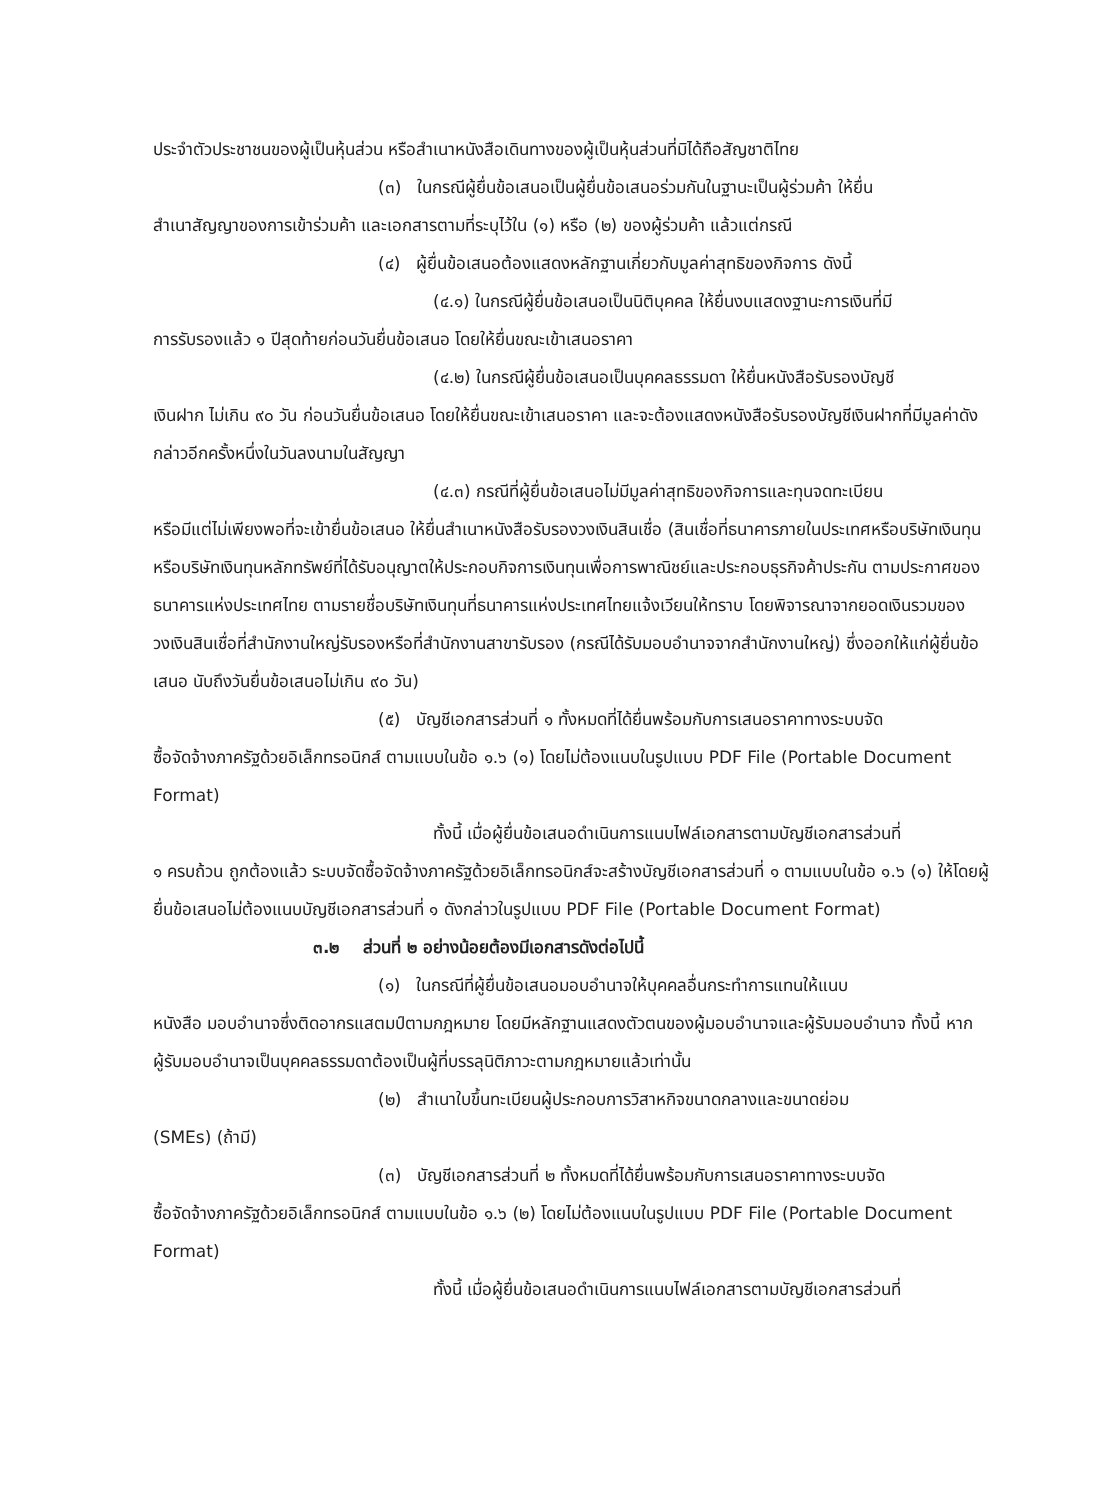ประจำตัวประชาชนของผู้เป็นหุ้นส่วน หรือสำเนาหนังสือเดินทางของผู้เป็นหุ้นส่วนที่มิได้ถือสัญชาติไทย
(๓) ในกรณีผู้ยื่นข้อเสนอเป็นผู้ยื่นข้อเสนอร่วมกันในฐานะเป็นผู้ร่วมค้า ให้ยื่น
สำเนาสัญญาของการเข้าร่วมค้า และเอกสารตามที่ระบุไว้ใน (๑) หรือ (๒) ของผู้ร่วมค้า แล้วแต่กรณี
(๔) ผู้ยื่นข้อเสนอต้องแสดงหลักฐานเกี่ยวกับมูลค่าสุทธิของกิจการ ดังนี้
(๔.๑) ในกรณีผู้ยื่นข้อเสนอเป็นนิติบุคคล ให้ยื่นงบแสดงฐานะการเงินที่มี
การรับรองแล้ว ๑ ปีสุดท้ายก่อนวันยื่นข้อเสนอ โดยให้ยื่นขณะเข้าเสนอราคา
(๔.๒) ในกรณีผู้ยื่นข้อเสนอเป็นบุคคลธรรมดา ให้ยื่นหนังสือรับรองบัญชี
เงินฝาก ไม่เกิน ๙๐ วัน ก่อนวันยื่นข้อเสนอ โดยให้ยื่นขณะเข้าเสนอราคา และจะต้องแสดงหนังสือรับรองบัญชีเงินฝากที่มีมูลค่าดังกล่าวอีกครั้งหนึ่งในวันลงนามในสัญญา
(๔.๓) กรณีที่ผู้ยื่นข้อเสนอไม่มีมูลค่าสุทธิของกิจการและทุนจดทะเบียน
หรือมีแต่ไม่เพียงพอที่จะเข้ายื่นข้อเสนอ ให้ยื่นสำเนาหนังสือรับรองวงเงินสินเชื่อ (สินเชื่อที่ธนาคารภายในประเทศหรือบริษัทเงินทุนหรือบริษัทเงินทุนหลักทรัพย์ที่ได้รับอนุญาตให้ประกอบกิจการเงินทุนเพื่อการพาณิชย์และประกอบธุรกิจค้าประกัน ตามประกาศของธนาคารแห่งประเทศไทย ตามรายชื่อบริษัทเงินทุนที่ธนาคารแห่งประเทศไทยแจ้งเวียนให้ทราบ โดยพิจารณาจากยอดเงินรวมของวงเงินสินเชื่อที่สำนักงานใหญ่รับรองหรือที่สำนักงานสาขารับรอง (กรณีได้รับมอบอำนาจจากสำนักงานใหญ่) ซึ่งออกให้แก่ผู้ยื่นข้อเสนอ นับถึงวันยื่นข้อเสนอไม่เกิน ๙๐ วัน)
(๕) บัญชีเอกสารส่วนที่ ๑ ทั้งหมดที่ได้ยื่นพร้อมกับการเสนอราคาทางระบบจัด
ซื้อจัดจ้างภาครัฐด้วยอิเล็กทรอนิกส์ ตามแบบในข้อ ๑.๖ (๑) โดยไม่ต้องแนบในรูปแบบ PDF File (Portable Document Format)
ทั้งนี้ เมื่อผู้ยื่นข้อเสนอดำเนินการแนบไฟล์เอกสารตามบัญชีเอกสารส่วนที่
๑ ครบถ้วน ถูกต้องแล้ว ระบบจัดซื้อจัดจ้างภาครัฐด้วยอิเล็กทรอนิกส์จะสร้างบัญชีเอกสารส่วนที่ ๑ ตามแบบในข้อ ๑.๖ (๑) ให้โดยผู้ยื่นข้อเสนอไม่ต้องแนบบัญชีเอกสารส่วนที่ ๑ ดังกล่าวในรูปแบบ PDF File (Portable Document Format)
๓.๒ ส่วนที่ ๒ อย่างน้อยต้องมีเอกสารดังต่อไปนี้
(๑) ในกรณีที่ผู้ยื่นข้อเสนอมอบอำนาจให้บุคคลอื่นกระทำการแทนให้แนบ
หนังสือ มอบอำนาจซึ่งติดอากรแสตมป์ตามกฎหมาย โดยมีหลักฐานแสดงตัวตนของผู้มอบอำนาจและผู้รับมอบอำนาจ ทั้งนี้ หากผู้รับมอบอำนาจเป็นบุคคลธรรมดาต้องเป็นผู้ที่บรรลุนิติภาวะตามกฎหมายแล้วเท่านั้น
(๒) สำเนาใบขึ้นทะเบียนผู้ประกอบการวิสาหกิจขนาดกลางและขนาดย่อม
(SMEs) (ถ้ามี)
(๓) บัญชีเอกสารส่วนที่ ๒ ทั้งหมดที่ได้ยื่นพร้อมกับการเสนอราคาทางระบบจัด
ซื้อจัดจ้างภาครัฐด้วยอิเล็กทรอนิกส์ ตามแบบในข้อ ๑.๖ (๒) โดยไม่ต้องแนบในรูปแบบ PDF File (Portable Document Format)
ทั้งนี้ เมื่อผู้ยื่นข้อเสนอดำเนินการแนบไฟล์เอกสารตามบัญชีเอกสารส่วนที่